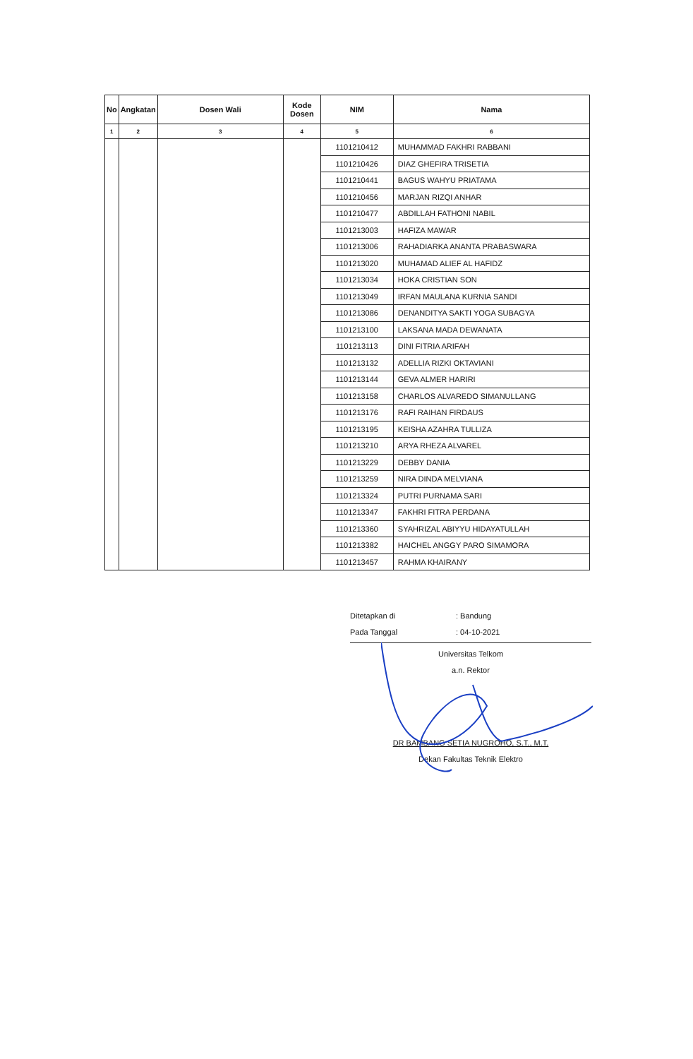| No | Angkatan | Dosen Wali | Kode Dosen | NIM | Nama |
| --- | --- | --- | --- | --- | --- |
| 1 | 2 | 3 | 4 | 5 | 6 |
| | | | | 1101210412 | MUHAMMAD FAKHRI RABBANI |
| | | | | 1101210426 | DIAZ GHEFIRA TRISETIA |
| | | | | 1101210441 | BAGUS WAHYU PRIATAMA |
| | | | | 1101210456 | MARJAN RIZQI ANHAR |
| | | | | 1101210477 | ABDILLAH FATHONI NABIL |
| | | | | 1101213003 | HAFIZA MAWAR |
| | | | | 1101213006 | RAHADIARKA ANANTA PRABASWARA |
| | | | | 1101213020 | MUHAMAD ALIEF AL HAFIDZ |
| | | | | 1101213034 | HOKA CRISTIAN SON |
| | | | | 1101213049 | IRFAN MAULANA KURNIA SANDI |
| | | | | 1101213086 | DENANDITYA SAKTI YOGA SUBAGYA |
| | | | | 1101213100 | LAKSANA MADA DEWANATA |
| | | | | 1101213113 | DINI FITRIA ARIFAH |
| | | | | 1101213132 | ADELLIA RIZKI OKTAVIANI |
| | | | | 1101213144 | GEVA ALMER HARIRI |
| | | | | 1101213158 | CHARLOS ALVAREDO SIMANULLANG |
| | | | | 1101213176 | RAFI RAIHAN FIRDAUS |
| | | | | 1101213195 | KEISHA AZAHRA TULLIZA |
| | | | | 1101213210 | ARYA RHEZA ALVAREL |
| | | | | 1101213229 | DEBBY DANIA |
| | | | | 1101213259 | NIRA DINDA MELVIANA |
| | | | | 1101213324 | PUTRI PURNAMA SARI |
| | | | | 1101213347 | FAKHRI FITRA PERDANA |
| | | | | 1101213360 | SYAHRIZAL ABIYYU HIDAYATULLAH |
| | | | | 1101213382 | HAICHEL ANGGY PARO SIMAMORA |
| | | | | 1101213457 | RAHMA KHAIRANY |
Ditetapkan di: Bandung
Pada Tanggal: 04-10-2021
Universitas Telkom
a.n. Rektor
DR BAMBANG SETIA NUGROHO, S.T., M.T.
Dekan Fakultas Teknik Elektro